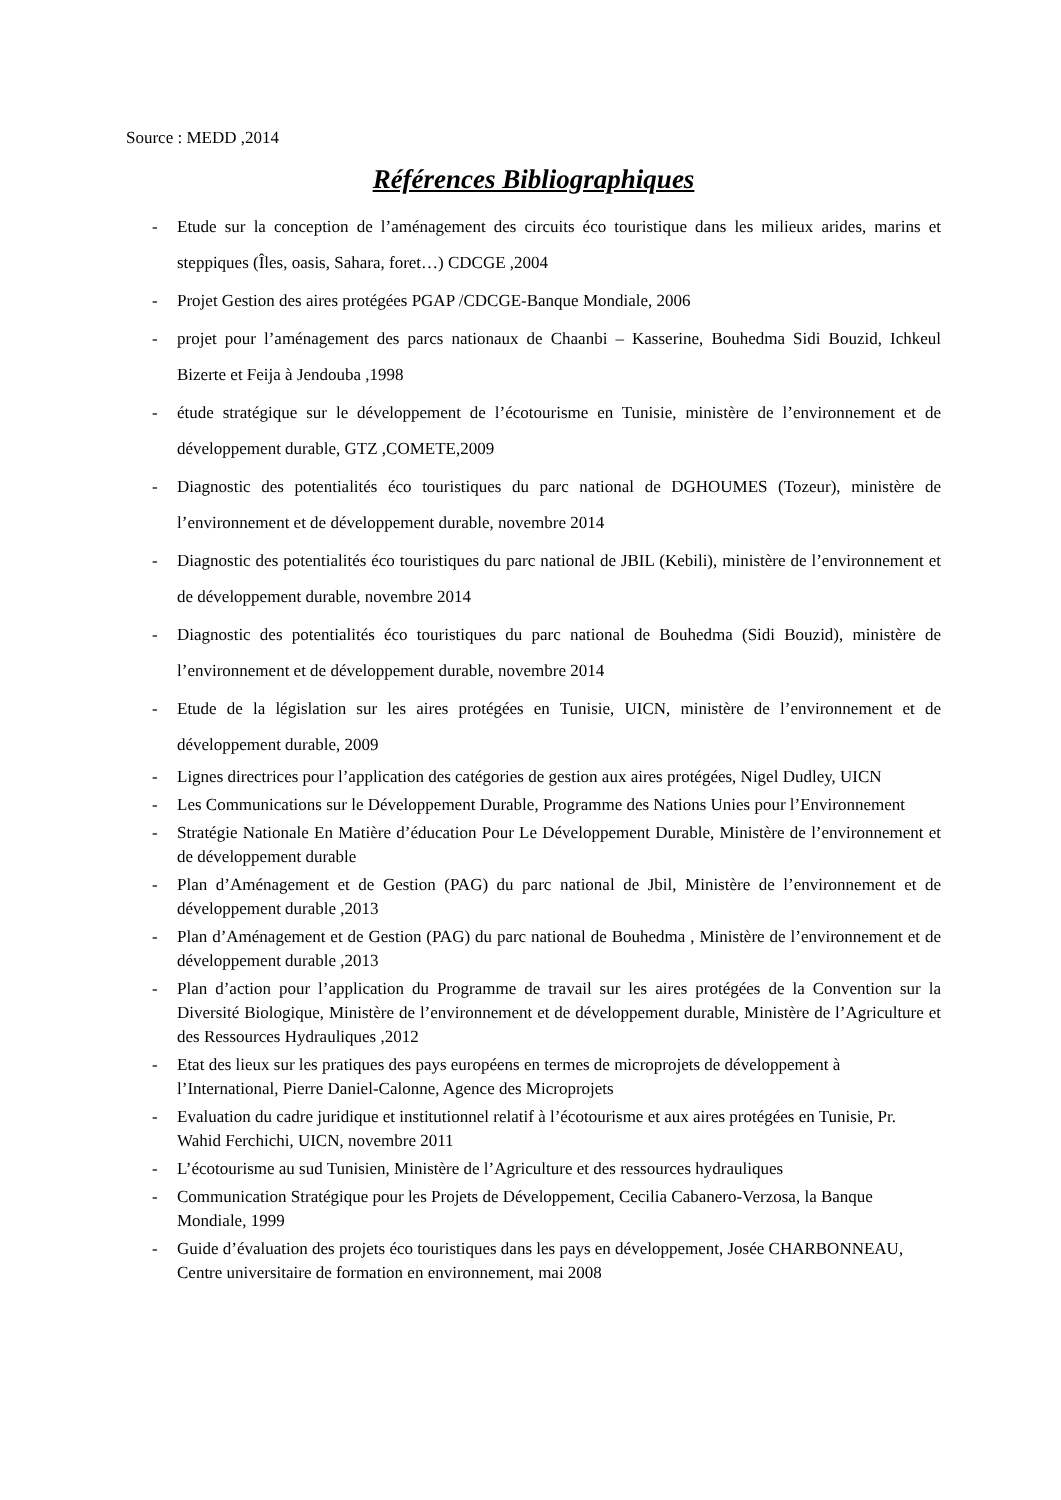Source : MEDD ,2014
Références Bibliographiques
- Etude sur la conception de l’aménagement des circuits éco touristique dans les milieux arides, marins et steppiques (Îles, oasis, Sahara, foret…) CDCGE ,2004
- Projet Gestion des aires protégées PGAP /CDCGE-Banque Mondiale, 2006
- projet pour l’aménagement des parcs nationaux de Chaanbi – Kasserine, Bouhedma Sidi Bouzid, Ichkeul Bizerte et Feija à Jendouba ,1998
- étude stratégique sur le développement de l’écotourisme en Tunisie, ministère de l’environnement et de développement durable, GTZ ,COMETE,2009
- Diagnostic des potentialités éco touristiques du parc national de DGHOUMES (Tozeur), ministère de l’environnement et de développement durable, novembre 2014
- Diagnostic des potentialités éco touristiques du parc national de JBIL (Kebili), ministère de l’environnement et de développement durable, novembre 2014
- Diagnostic des potentialités éco touristiques du parc national de Bouhedma (Sidi Bouzid), ministère de l’environnement et de développement durable, novembre 2014
- Etude de la législation sur les aires protégées en Tunisie, UICN, ministère de l’environnement et de développement durable, 2009
- Lignes directrices pour l’application des catégories de gestion aux aires protégées, Nigel Dudley, UICN
- Les Communications sur le Développement Durable, Programme des Nations Unies pour l’Environnement
- Stratégie Nationale En Matière d’éducation Pour Le Développement Durable, Ministère de l’environnement et de développement durable
- Plan d’Aménagement et de Gestion (PAG) du parc national de Jbil, Ministère de l’environnement et de développement durable ,2013
- Plan d’Aménagement et de Gestion (PAG) du parc national de Bouhedma , Ministère de l’environnement et de développement durable ,2013
- Plan d’action pour l’application du Programme de travail sur les aires protégées de la Convention sur la Diversité Biologique, Ministère de l’environnement et de développement durable, Ministère de l’Agriculture et des Ressources Hydrauliques ,2012
- Etat des lieux sur les pratiques des pays européens en termes de microprojets de développement à l’International, Pierre Daniel-Calonne, Agence des Microprojets
- Evaluation du cadre juridique et institutionnel relatif à l’écotourisme et aux aires protégées en Tunisie, Pr. Wahid Ferchichi, UICN, novembre 2011
- L’écotourisme au sud Tunisien, Ministère de l’Agriculture et des ressources hydrauliques
- Communication Stratégique pour les Projets de Développement, Cecilia Cabanero-Verzosa, la Banque Mondiale, 1999
- Guide d’évaluation des projets éco touristiques dans les pays en développement, Josée CHARBONNEAU, Centre universitaire de formation en environnement, mai 2008